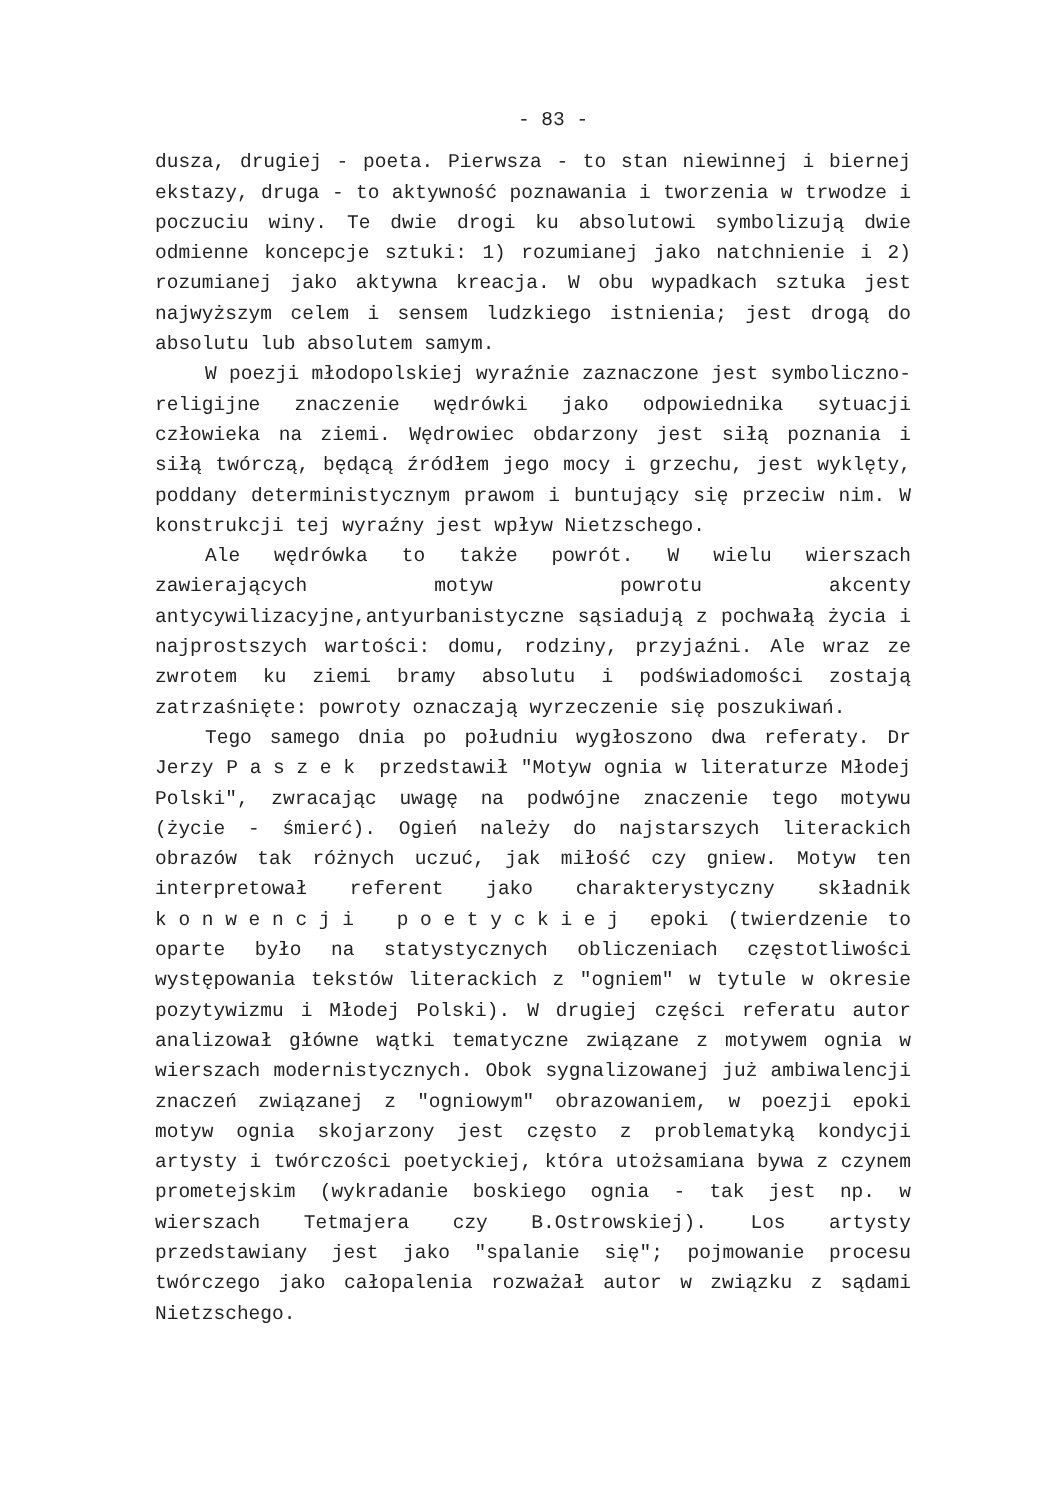- 83 -
dusza, drugiej - poeta. Pierwsza - to stan niewinnej i biernej ekstazy, druga - to aktywność poznawania i tworzenia w trwodze i poczuciu winy. Te dwie drogi ku absolutowi symbolizują dwie odmienne koncepcje sztuki: 1) rozumianej jako natchnienie i 2) rozumianej jako aktywna kreacja. W obu wypadkach sztuka jest najwyższym celem i sensem ludzkiego istnienia; jest drogą do absolutu lub absolutem samym.
W poezji młodopolskiej wyraźnie zaznaczone jest symboliczno-religijne znaczenie wędrówki jako odpowiednika sytuacji człowieka na ziemi. Wędrowiec obdarzony jest siłą poznania i siłą twórczą, będącą źródłem jego mocy i grzechu, jest wyklęty, poddany deterministycznym prawom i buntujący się przeciw nim. W konstrukcji tej wyraźny jest wpływ Nietzschego.
Ale wędrówka to także powrót. W wielu wierszach zawierających motyw powrotu akcenty antycywilizacyjne,antyurbanistyczne sąsiadują z pochwałą życia i najprostszych wartości: domu, rodziny, przyjaźni. Ale wraz ze zwrotem ku ziemi bramy absolutu i podświadomości zostają zatrzaśnięte: powroty oznaczają wyrzeczenie się poszukiwań.
Tego samego dnia po południu wygłoszono dwa referaty. Dr Jerzy Paszek przedstawił "Motyw ognia w literaturze Młodej Polski", zwracając uwagę na podwójne znaczenie tego motywu (życie - śmierć). Ogień należy do najstarszych literackich obrazów tak różnych uczuć, jak miłość czy gniew. Motyw ten interpretował referent jako charakterystyczny składnik konwencji poetyckiej epoki (twierdzenie to oparte było na statystycznych obliczeniach częstotliwości występowania tekstów literackich z "ogniem" w tytule w okresie pozytywizmu i Młodej Polski). W drugiej części referatu autor analizował główne wątki tematyczne związane z motywem ognia w wierszach modernistycznych. Obok sygnalizowanej już ambiwalencji znaczeń związanej z "ogniowym" obrazowaniem, w poezji epoki motyw ognia skojarzony jest często z problematyką kondycji artysty i twórczości poetyckiej, która utożsamiana bywa z czynem prometejskim (wykradanie boskiego ognia - tak jest np. w wierszach Tetmajera czy B.Ostrowskiej). Los artysty przedstawiany jest jako "spalanie się"; pojmowanie procesu twórczego jako całopalenia rozważał autor w związku z sądami Nietzschego.